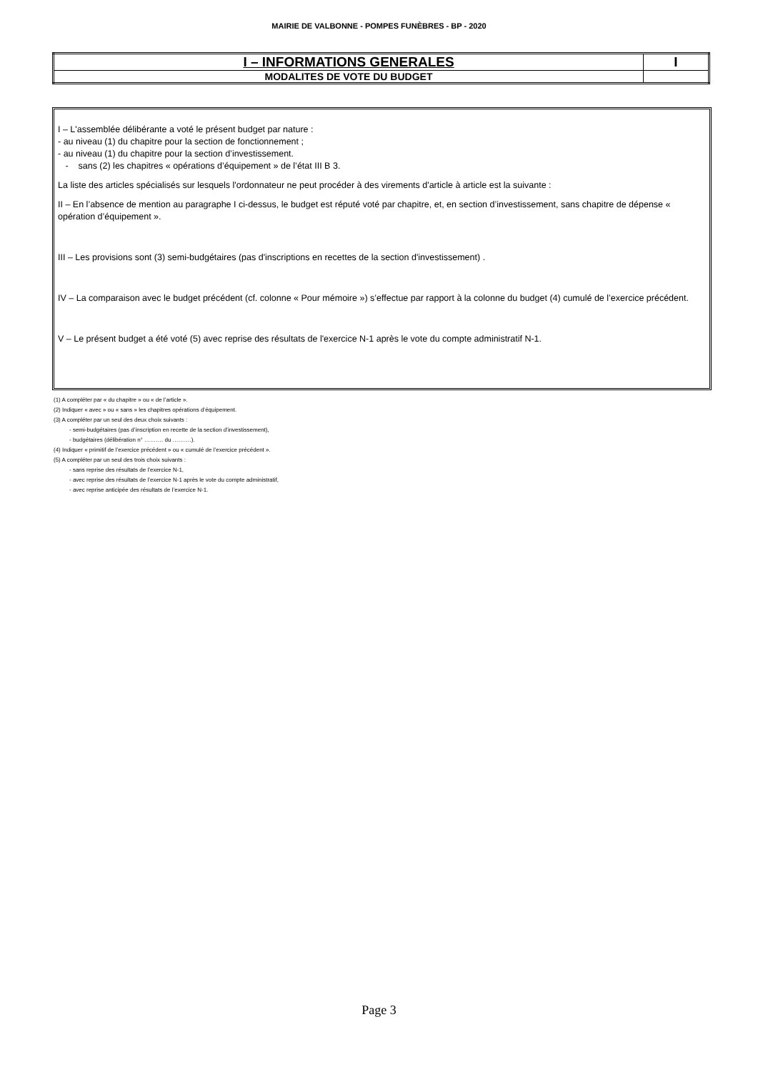MAIRIE DE VALBONNE - POMPES FUNÈBRES - BP - 2020
| I – INFORMATIONS GENERALES | I |
| MODALITES DE VOTE DU BUDGET | |
I – L'assemblée délibérante a voté le présent budget par nature :
- au niveau (1) du chapitre pour la section de fonctionnement ;
- au niveau (1) du chapitre pour la section d’investissement.
- sans (2) les chapitres « opérations d’équipement » de l’état III B 3.
La liste des articles spécialisés sur lesquels l'ordonnateur ne peut procéder à des virements d'article à article est la suivante :
II – En l’absence de mention au paragraphe I ci-dessus, le budget est réputé voté par chapitre, et, en section d’investissement, sans chapitre de dépense « opération d’équipement ».
III – Les provisions sont (3) semi-budgétaires (pas d'inscriptions en recettes de la section d'investissement) .
IV – La comparaison avec le budget précédent (cf. colonne « Pour mémoire ») s’effectue par rapport à la colonne du budget (4) cumulé de l’exercice précédent.
V – Le présent budget a été voté (5) avec reprise des résultats de l'exercice N-1 après le vote du compte administratif N-1.
(1) A compléter par « du chapitre » ou « de l’article ».
(2) Indiquer « avec » ou « sans » les chapitres opérations d’équipement.
(3) A compléter par un seul des deux choix suivants :
- semi-budgétaires (pas d’inscription en recette de la section d’investissement),
- budgétaires (délibération n° ………. du ……….).
(4) Indiquer « primitif de l’exercice précédent » ou « cumulé de l’exercice précédent ».
(5) A compléter par un seul des trois choix suivants :
- sans reprise des résultats de l’exercice N-1,
- avec reprise des résultats de l’exercice N-1 après le vote du compte administratif,
- avec reprise anticipée des résultats de l’exercice N-1.
Page 3